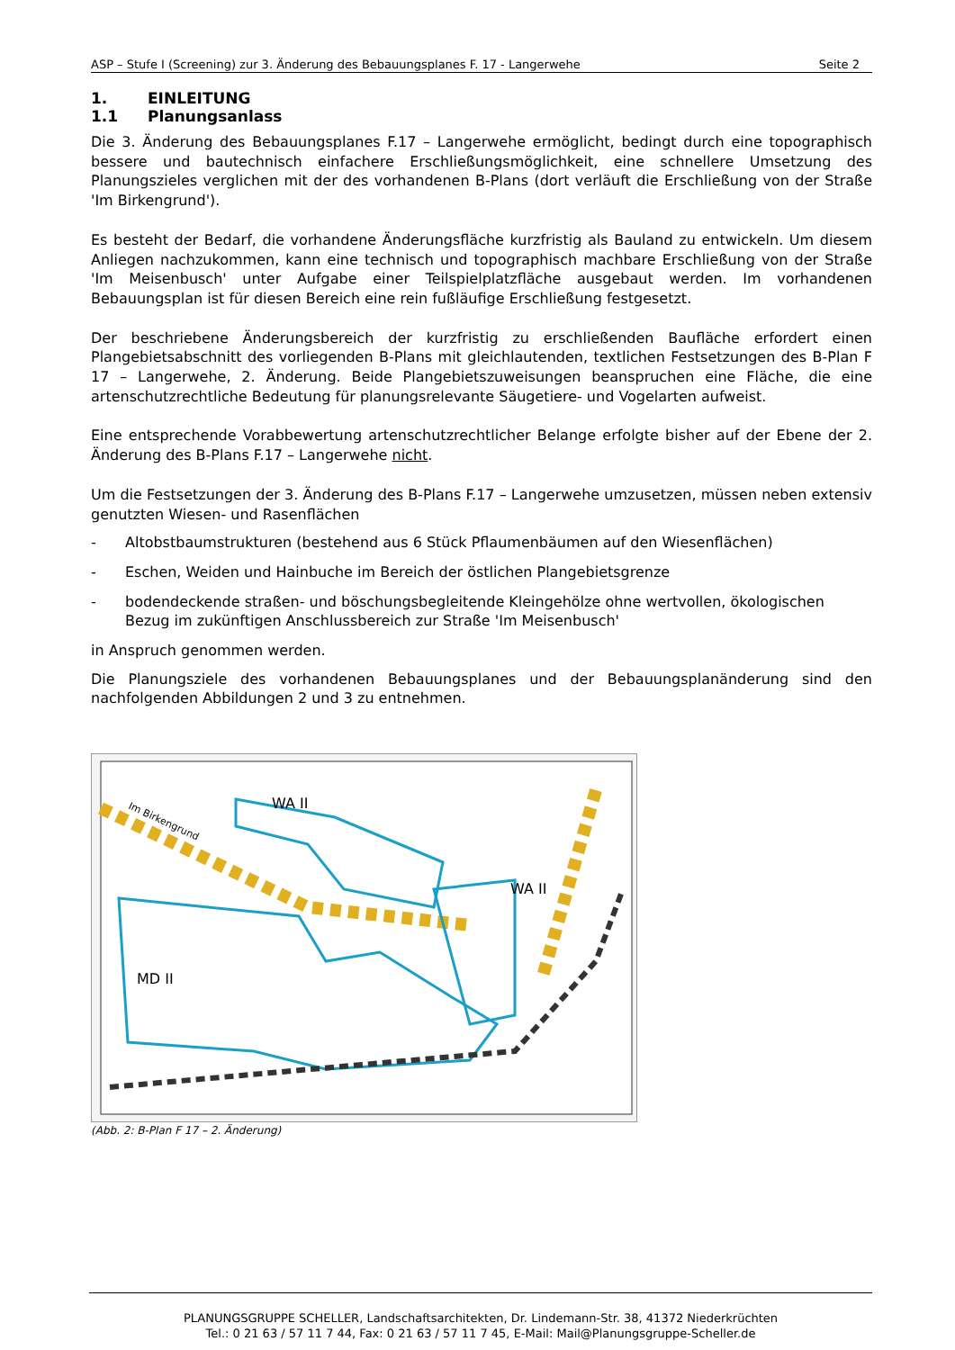ASP – Stufe I (Screening) zur 3. Änderung des Bebauungsplanes F. 17 - Langerwehe Seite 2
1. EINLEITUNG
1.1 Planungsanlass
Die 3. Änderung des Bebauungsplanes F.17 – Langerwehe ermöglicht, bedingt durch eine topographisch bessere und bautechnisch einfachere Erschließungsmöglichkeit, eine schnellere Umsetzung des Planungszieles verglichen mit der des vorhandenen B-Plans (dort verläuft die Erschließung von der Straße 'Im Birkengrund').
Es besteht der Bedarf, die vorhandene Änderungsfläche kurzfristig als Bauland zu entwickeln. Um diesem Anliegen nachzukommen, kann eine technisch und topographisch machbare Erschließung von der Straße 'Im Meisenbusch' unter Aufgabe einer Teilspielplatzfläche ausgebaut werden. Im vorhandenen Bebauungsplan ist für diesen Bereich eine rein fußläufige Erschließung festgesetzt.
Der beschriebene Änderungsbereich der kurzfristig zu erschließenden Baufläche erfordert einen Plangebietsabschnitt des vorliegenden B-Plans mit gleichlautenden, textlichen Festsetzungen des B-Plan F 17 – Langerwehe, 2. Änderung. Beide Plangebietszuweisungen beanspruchen eine Fläche, die eine artenschutzrechtliche Bedeutung für planungsrelevante Säugetiere- und Vogelarten aufweist.
Eine entsprechende Vorabbewertung artenschutzrechtlicher Belange erfolgte bisher auf der Ebene der 2. Änderung des B-Plans F.17 – Langerwehe nicht.
Um die Festsetzungen der 3. Änderung des B-Plans F.17 – Langerwehe umzusetzen, müssen neben extensiv genutzten Wiesen- und Rasenflächen
- Altobstbaumstrukturen (bestehend aus 6 Stück Pflaumenbäumen auf den Wiesenflächen)
- Eschen, Weiden und Hainbuche im Bereich der östlichen Plangebietsgrenze
- bodendeckende straßen- und böschungsbegleitende Kleingehölze ohne wertvollen, ökologischen Bezug im zukünftigen Anschlussbereich zur Straße 'Im Meisenbusch'
in Anspruch genommen werden.
Die Planungsziele des vorhandenen Bebauungsplanes und der Bebauungsplanänderung sind den nachfolgenden Abbildungen 2 und 3 zu entnehmen.
MD II
WA II
WA II
Im Birkengrund
(Abb. 2: B-Plan F 17 – 2. Änderung)
PLANUNGSGRUPPE SCHELLER, Landschaftsarchitekten, Dr. Lindemann-Str. 38, 41372 Niederkrüchten
Tel.: 0 21 63 / 57 11 7 44, Fax: 0 21 63 / 57 11 7 45, E-Mail: Mail@Planungsgruppe-Scheller.de